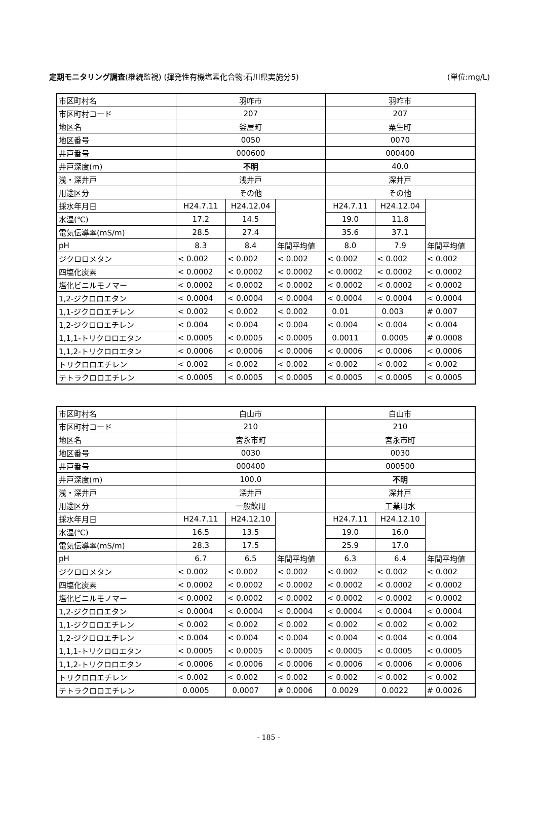定期モニタリング調査(継続監視) (揮発性有機塩素化合物:石川県実施分5) (単位:mg/L)
| 市区町村名 | 羽咋市 | | | 羽咋市 | | |
| 市区町村コード | 207 | | | 207 | | |
| 地区名 | 釜屋町 | | | 粟生町 | | |
| 地区番号 | 0050 | | | 0070 | | |
| 井戸番号 | 000600 | | | 000400 | | |
| 井戸深度(m) | 不明 | | | 40.0 | | |
| 浅・深井戸 | 浅井戸 | | | 深井戸 | | |
| 用途区分 | その他 | | | その他 | | |
| 採水年月日 | H24.7.11 | H24.12.04 | | H24.7.11 | H24.12.04 | |
| 水温(℃) | 17.2 | 14.5 | | 19.0 | 11.8 | |
| 電気伝導率(mS/m) | 28.5 | 27.4 | | 35.6 | 37.1 | |
| pH | 8.3 | 8.4 | 年間平均値 | 8.0 | 7.9 | 年間平均値 |
| ジクロロメタン | < 0.002 | < 0.002 | < 0.002 | < 0.002 | < 0.002 | < 0.002 |
| 四塩化炭素 | < 0.0002 | < 0.0002 | < 0.0002 | < 0.0002 | < 0.0002 | < 0.0002 |
| 塩化ビニルモノマー | < 0.0002 | < 0.0002 | < 0.0002 | < 0.0002 | < 0.0002 | < 0.0002 |
| 1,2-ジクロロエタン | < 0.0004 | < 0.0004 | < 0.0004 | < 0.0004 | < 0.0004 | < 0.0004 |
| 1,1-ジクロロエチレン | < 0.002 | < 0.002 | < 0.002 | 0.01 | 0.003 | # 0.007 |
| 1,2-ジクロロエチレン | < 0.004 | < 0.004 | < 0.004 | < 0.004 | < 0.004 | < 0.004 |
| 1,1,1-トリクロロエタン | < 0.0005 | < 0.0005 | < 0.0005 | 0.0011 | 0.0005 | # 0.0008 |
| 1,1,2-トリクロロエタン | < 0.0006 | < 0.0006 | < 0.0006 | < 0.0006 | < 0.0006 | < 0.0006 |
| トリクロロエチレン | < 0.002 | < 0.002 | < 0.002 | < 0.002 | < 0.002 | < 0.002 |
| テトラクロロエチレン | < 0.0005 | < 0.0005 | < 0.0005 | < 0.0005 | < 0.0005 | < 0.0005 |
| 市区町村名 | 白山市 | | | 白山市 | | |
| 市区町村コード | 210 | | | 210 | | |
| 地区名 | 宮永市町 | | | 宮永市町 | | |
| 地区番号 | 0030 | | | 0030 | | |
| 井戸番号 | 000400 | | | 000500 | | |
| 井戸深度(m) | 100.0 | | | 不明 | | |
| 浅・深井戸 | 深井戸 | | | 深井戸 | | |
| 用途区分 | 一般飲用 | | | 工業用水 | | |
| 採水年月日 | H24.7.11 | H24.12.10 | | H24.7.11 | H24.12.10 | |
| 水温(℃) | 16.5 | 13.5 | | 19.0 | 16.0 | |
| 電気伝導率(mS/m) | 28.3 | 17.5 | | 25.9 | 17.0 | |
| pH | 6.7 | 6.5 | 年間平均値 | 6.3 | 6.4 | 年間平均値 |
| ジクロロメタン | < 0.002 | < 0.002 | < 0.002 | < 0.002 | < 0.002 | < 0.002 |
| 四塩化炭素 | < 0.0002 | < 0.0002 | < 0.0002 | < 0.0002 | < 0.0002 | < 0.0002 |
| 塩化ビニルモノマー | < 0.0002 | < 0.0002 | < 0.0002 | < 0.0002 | < 0.0002 | < 0.0002 |
| 1,2-ジクロロエタン | < 0.0004 | < 0.0004 | < 0.0004 | < 0.0004 | < 0.0004 | < 0.0004 |
| 1,1-ジクロロエチレン | < 0.002 | < 0.002 | < 0.002 | < 0.002 | < 0.002 | < 0.002 |
| 1,2-ジクロロエチレン | < 0.004 | < 0.004 | < 0.004 | < 0.004 | < 0.004 | < 0.004 |
| 1,1,1-トリクロロエタン | < 0.0005 | < 0.0005 | < 0.0005 | < 0.0005 | < 0.0005 | < 0.0005 |
| 1,1,2-トリクロロエタン | < 0.0006 | < 0.0006 | < 0.0006 | < 0.0006 | < 0.0006 | < 0.0006 |
| トリクロロエチレン | < 0.002 | < 0.002 | < 0.002 | < 0.002 | < 0.002 | < 0.002 |
| テトラクロロエチレン | 0.0005 | 0.0007 | # 0.0006 | 0.0029 | 0.0022 | # 0.0026 |
- 185 -